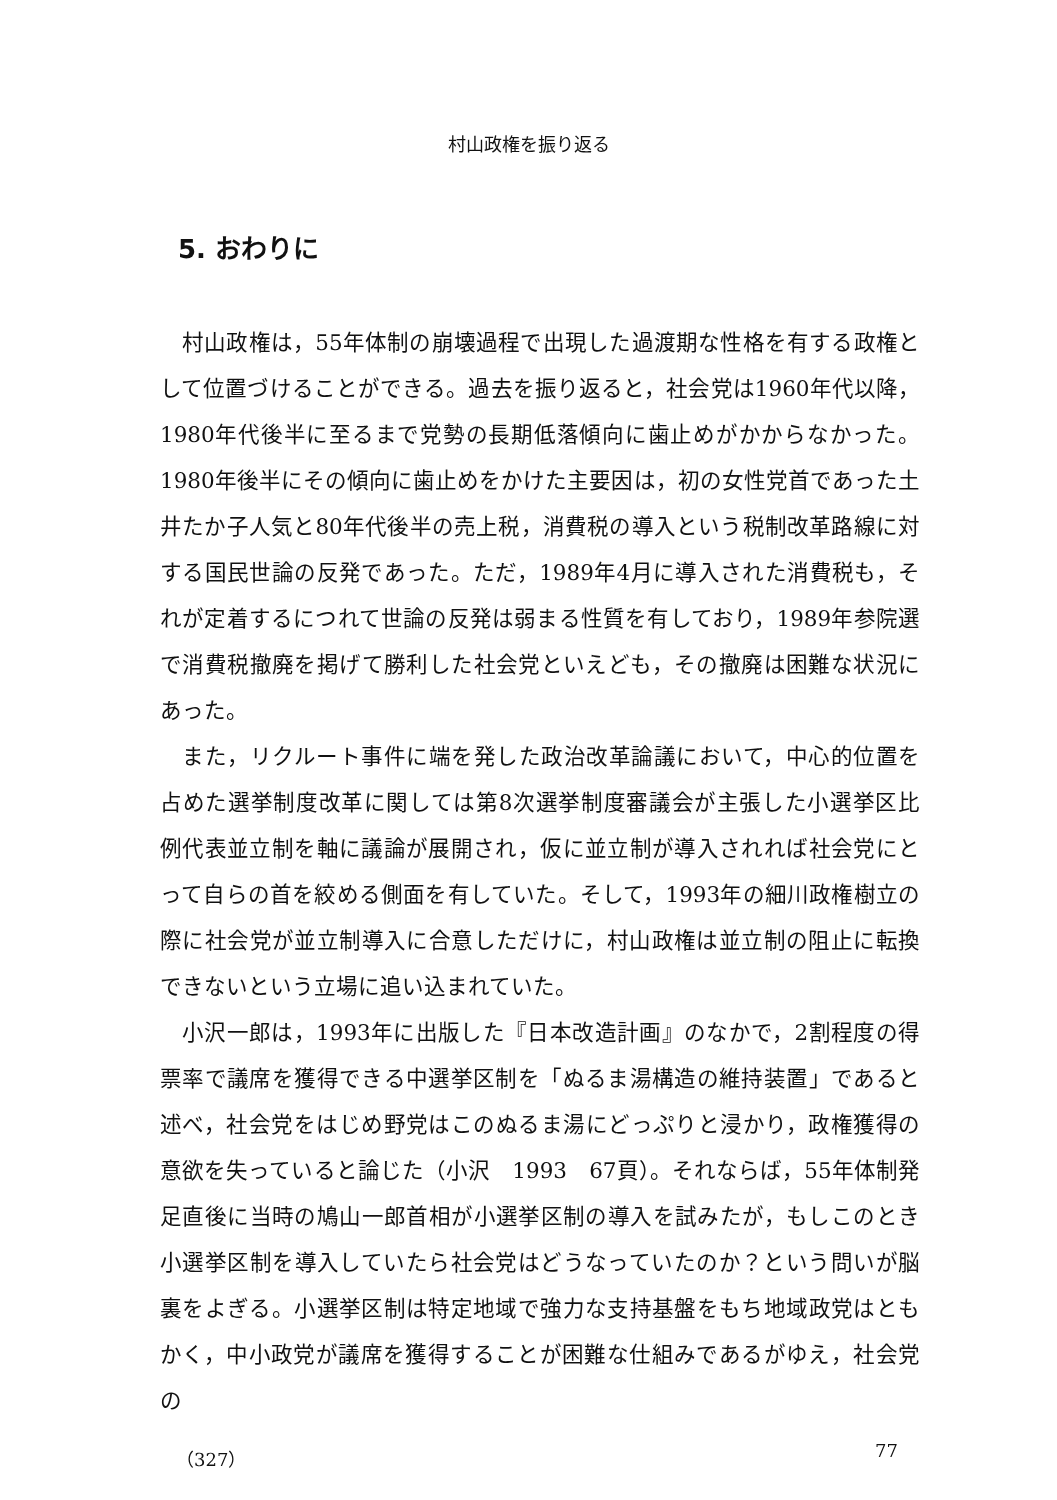村山政権を振り返る
5. おわりに
村山政権は，55年体制の崩壊過程で出現した過渡期な性格を有する政権として位置づけることができる。過去を振り返ると，社会党は1960年代以降，1980年代後半に至るまで党勢の長期低落傾向に歯止めがかからなかった。1980年後半にその傾向に歯止めをかけた主要因は，初の女性党首であった土井たか子人気と80年代後半の売上税，消費税の導入という税制改革路線に対する国民世論の反発であった。ただ，1989年4月に導入された消費税も，それが定着するにつれて世論の反発は弱まる性質を有しており，1989年参院選で消費税撤廃を掲げて勝利した社会党といえども，その撤廃は困難な状況にあった。
また，リクルート事件に端を発した政治改革論議において，中心的位置を占めた選挙制度改革に関しては第8次選挙制度審議会が主張した小選挙区比例代表並立制を軸に議論が展開され，仮に並立制が導入されれば社会党にとって自らの首を絞める側面を有していた。そして，1993年の細川政権樹立の際に社会党が並立制導入に合意しただけに，村山政権は並立制の阻止に転換できないという立場に追い込まれていた。
小沢一郎は，1993年に出版した『日本改造計画』のなかで，2割程度の得票率で議席を獲得できる中選挙区制を「ぬるま湯構造の維持装置」であると述べ，社会党をはじめ野党はこのぬるま湯にどっぷりと浸かり，政権獲得の意欲を失っていると論じた（小沢　1993　67頁）。それならば，55年体制発足直後に当時の鳩山一郎首相が小選挙区制の導入を試みたが，もしこのとき小選挙区制を導入していたら社会党はどうなっていたのか？という問いが脳裏をよぎる。小選挙区制は特定地域で強力な支持基盤をもち地域政党はともかく，中小政党が議席を獲得することが困難な仕組みであるがゆえ，社会党の
（327） 77